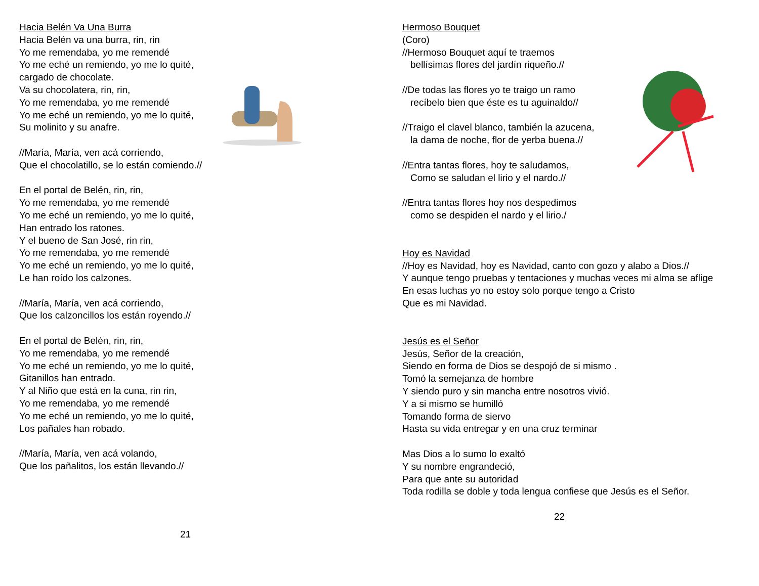Hacia Belén Va Una Burra
Hacia Belén va una burra, rin, rin
Yo me remendaba, yo me remendé
Yo me eché un remiendo, yo me lo quité,
cargado de chocolate.
Va su chocolatera, rin, rin,
Yo me remendaba, yo me remendé
Yo me eché un remiendo, yo me lo quité,
Su molinito y su anafre.
//María, María, ven acá corriendo,
Que el chocolatillo, se lo están comiendo.//
En el portal de Belén, rin, rin,
Yo me remendaba, yo me remendé
Yo me eché un remiendo, yo me lo quité,
Han entrado los ratones.
Y el bueno de San José, rin rin,
Yo me remendaba, yo me remendé
Yo me eché un remiendo, yo me lo quité,
Le han roído los calzones.
//María, María, ven acá corriendo,
Que los calzoncillos los están royendo.//
En el portal de Belén, rin, rin,
Yo me remendaba, yo me remendé
Yo me eché un remiendo, yo me lo quité,
Gitanillos han entrado.
Y al Niño que está en la cuna, rin rin,
Yo me remendaba, yo me remendé
Yo me eché un remiendo, yo me lo quité,
Los pañales han robado.
//María, María, ven acá volando,
Que los pañalitos, los están llevando.//
21
Hermoso Bouquet
(Coro)
//Hermoso Bouquet aquí te traemos
bellísimas flores del jardín riqueño.//
//De todas las flores yo te traigo un ramo
recíbelo bien que éste es tu aguinaldo//
//Traigo el clavel blanco, también la azucena,
la dama de noche, flor de yerba buena.//
//Entra tantas flores, hoy te saludamos,
Como se saludan el lirio y el nardo.//
//Entra tantas flores hoy nos despedimos
como se despiden el nardo y el lirio./
Hoy es Navidad
//Hoy es Navidad, hoy es Navidad, canto con gozo y alabo a Dios.//
Y aunque tengo pruebas y tentaciones y muchas veces mi alma se aflige
En esas luchas yo no estoy solo porque tengo a Cristo
Que es mi Navidad.
Jesús es el Señor
Jesús, Señor de la creación,
Siendo en forma de Dios se despojó de si mismo .
Tomó la semejanza de hombre
Y siendo puro y sin mancha entre nosotros vivió.
Y a si mismo se humilló
Tomando forma de siervo
Hasta su vida entregar y en una cruz terminar
Mas Dios a lo sumo lo exaltó
Y su nombre engrandeció,
Para que ante su autoridad
Toda rodilla se doble y toda lengua confiese que Jesús es el Señor.
22